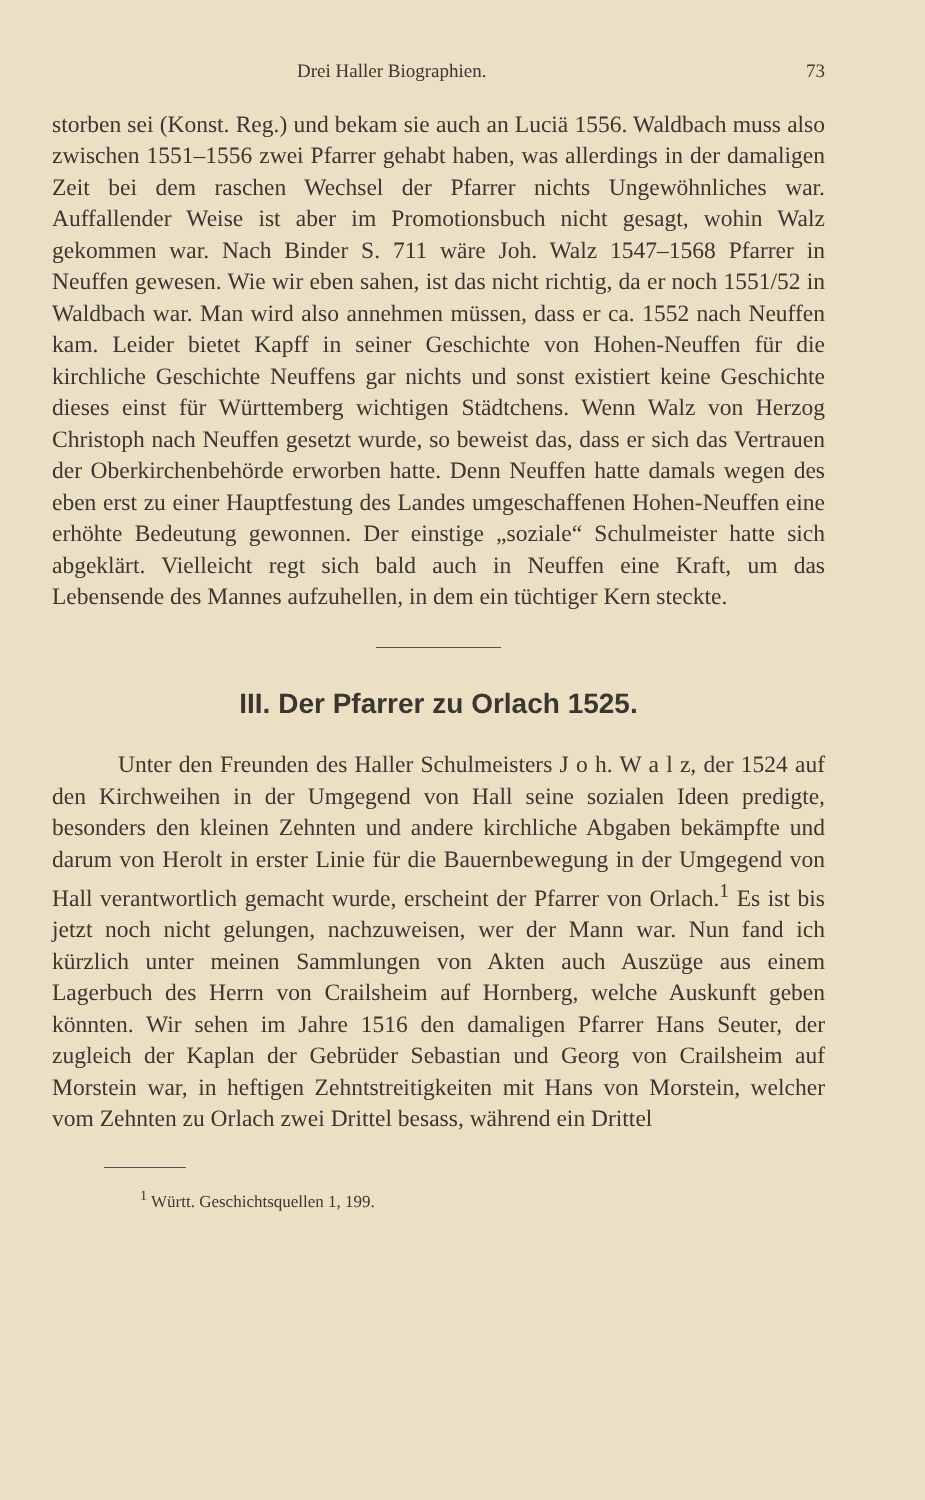Drei Haller Biographien. 73
storben sei (Konst. Reg.) und bekam sie auch an Luciä 1556. Waldbach muss also zwischen 1551–1556 zwei Pfarrer gehabt haben, was allerdings in der damaligen Zeit bei dem raschen Wechsel der Pfarrer nichts Ungewöhnliches war. Auffallender Weise ist aber im Promotionsbuch nicht gesagt, wohin Walz gekommen war. Nach Binder S. 711 wäre Joh. Walz 1547–1568 Pfarrer in Neuffen gewesen. Wie wir eben sahen, ist das nicht richtig, da er noch 1551/52 in Waldbach war. Man wird also annehmen müssen, dass er ca. 1552 nach Neuffen kam. Leider bietet Kapff in seiner Geschichte von Hohen-Neuffen für die kirchliche Geschichte Neuffens gar nichts und sonst existiert keine Geschichte dieses einst für Württemberg wichtigen Städtchens. Wenn Walz von Herzog Christoph nach Neuffen gesetzt wurde, so beweist das, dass er sich das Vertrauen der Oberkirchenbehörde erworben hatte. Denn Neuffen hatte damals wegen des eben erst zu einer Hauptfestung des Landes umgeschaffenen Hohen-Neuffen eine erhöhte Bedeutung gewonnen. Der einstige „soziale“ Schulmeister hatte sich abgeklärt. Vielleicht regt sich bald auch in Neuffen eine Kraft, um das Lebensende des Mannes aufzuhellen, in dem ein tüchtiger Kern steckte.
III. Der Pfarrer zu Orlach 1525.
Unter den Freunden des Haller Schulmeisters J o h. W a l z, der 1524 auf den Kirchweihen in der Umgegend von Hall seine sozialen Ideen predigte, besonders den kleinen Zehnten und andere kirchliche Abgaben bekämpfte und darum von Herolt in erster Linie für die Bauernbewegung in der Umgegend von Hall verantwortlich gemacht wurde, erscheint der Pfarrer von Orlach.<sup>1</sup> Es ist bis jetzt noch nicht gelungen, nachzuweisen, wer der Mann war. Nun fand ich kürzlich unter meinen Sammlungen von Akten auch Auszüge aus einem Lagerbuch des Herrn von Crailsheim auf Hornberg, welche Auskunft geben könnten. Wir sehen im Jahre 1516 den damaligen Pfarrer Hans Seuter, der zugleich der Kaplan der Gebrüder Sebastian und Georg von Crailsheim auf Morstein war, in heftigen Zehntstreitigkeiten mit Hans von Morstein, welcher vom Zehnten zu Orlach zwei Drittel besass, während ein Drittel
<sup>1</sup> Württ. Geschichtsquellen 1, 199.